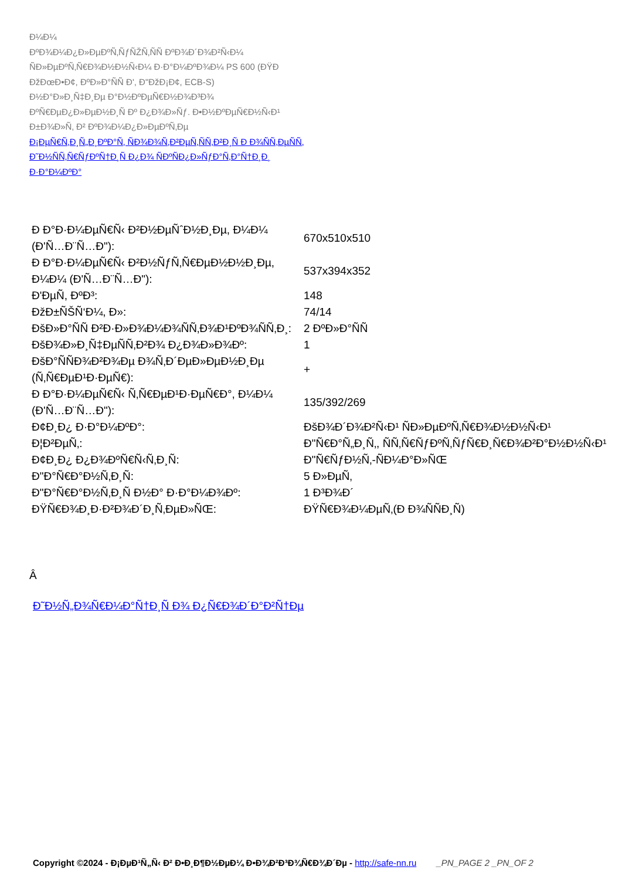Ð¼Ð¼
ÐºÐ¾Ð¼Ð¿Ð»ÐµÐºÑ‚ÑƒÑŽÑ‚ÑÑ ÐºÐ¾Ð´Ð¾Ð²Ñ‹Ð¼
ÑÐ»ÐµÐºÑ‚Ñ€Ð¾Ð½Ð½Ñ‹Ð¼ Ð·Ð°Ð¼ÐºÐ¾Ð¼ PS 600 (ÐŸÐ
ÐžÐœÐ•Ð¢, ÐºÐ»Ð°ÑÑ Ð', Ð"ÐžÐ¡Ð¢, ECB-S)
Ð½Ð°Ð»Ð¸Ñ‡Ð¸Ðµ Ð°Ð½ÐºÐµÑ€Ð½Ð¾Ð³Ð¾
ÐºÑ€ÐµÐ¿Ð»ÐµÐ½Ð¸Ñ Ðº Ð¿Ð¾Ð»Ñƒ. Ð•Ð½ÐºÐµÑ€Ð½Ñ‹Ð¹
Ð±Ð¾Ð»Ñ‚ Ð² ÐºÐ¾Ð¼Ð¿Ð»ÐµÐºÑ‚Ðµ
Ð¡ÐµÑ€Ñ‚Ð¸Ñ„Ð¸ÐºÐ°Ñ‚ ÑÐ¾Ð¾Ñ‚Ð²ÐµÑ‚ÑÑ‚Ð²Ð¸Ñ Ð Ð¾ÑÑ‚ÐµÑÑ‚
Ð˜Ð½ÑÑ‚Ñ€ÑƒÐºÑ†Ð¸Ñ Ð¿Ð¾ ÑÐºÑÐ¿Ð»ÑƒÐ°Ñ‚Ð°Ñ†Ð¸Ð¸ Ð·Ð°Ð¼ÐºÐ°
| Ð Ð°Ð·Ð¼ÐµÑ€Ñ‹ Ð²Ð½ÐµÑˆÐ½Ð¸Ðµ, Ð¼Ð¼ (Ð'Ñ…Ð¨Ñ…Ð"): | 670x510x510 |
| Ð Ð°Ð·Ð¼ÐµÑ€Ñ‹ Ð²Ð½ÑƒÑ‚Ñ€ÐµÐ½Ð½Ð¸Ðµ, Ð¼Ð¼ (Ð'Ñ…Ð¨Ñ…Ð"): | 537x394x352 |
| Ð'ÐµÑ, ÐºÐ³: | 148 |
| ÐžÐ±ÑŠÑ‘Ð¼, Ð»: | 74/14 |
| ÐšÐ»Ð°ÑÑ Ð²Ð·Ð»Ð¾Ð¼Ð¾ÑÑ‚Ð¾Ð¹ÐºÐ¾ÑÑ‚Ð¸: | 2 ÐºÐ»Ð°ÑÑ |
| ÐšÐ¾Ð»Ð¸Ñ‡ÐµÑÑ‚Ð²Ð¾ Ð¿Ð¾Ð»Ð¾Ðº: | 1 |
| ÐšÐ°ÑÑÐ¾Ð²Ð¾Ðµ Ð¾Ñ‚Ð´ÐµÐ»ÐµÐ½Ð¸Ðµ (Ñ‚Ñ€ÐµÐ¹Ð·ÐµÑ€): | + |
| Ð Ð°Ð·Ð¼ÐµÑ€Ñ‹ Ñ‚Ñ€ÐµÐ¹Ð·ÐµÑ€Ð°, Ð¼Ð¼ (Ð'Ñ…Ð¨Ñ…Ð"): | 135/392/269 |
| Ð¢Ð¸Ð¿ Ð·Ð°Ð¼ÐºÐ°: | ÐšÐ¾Ð´Ð¾Ð²Ñ‹Ð¹ ÑÐ»ÐµÐºÑ‚Ñ€Ð¾Ð½Ð½Ñ‹Ð¹ |
| Ð¦Ð²ÐµÑ‚: | Ð"Ñ€Ð°Ñ„Ð¸Ñ‚, ÑÑ‚Ñ€ÑƒÐºÑ‚ÑƒÑ€Ð¸Ñ€Ð¾Ð²Ð°Ð½Ð½Ñ‹Ð¹ |
| Ð¢Ð¸Ð¿ Ð¿Ð¾ÐºÑ€Ñ‹Ñ‚Ð¸Ñ: | Ð"Ñ€ÑƒÐ½Ñ‚-ÑÐ¼Ð°Ð»ÑŒ |
| Ð"Ð°Ñ€Ð°Ð½Ñ‚Ð¸Ñ: | 5 Ð»ÐµÑ‚ |
| Ð"Ð°Ñ€Ð°Ð½Ñ‚Ð¸Ñ Ð½Ð° Ð·Ð°Ð¼Ð¾Ðº: | 1 Ð³Ð¾Ð´ |
| ÐŸÑ€Ð¾Ð¸Ð·Ð²Ð¾Ð´Ð¸Ñ‚ÐµÐ»ÑŒ: | ÐŸÑ€Ð¾Ð¼ÐµÑ‚(Ð Ð¾ÑÑÐ¸Ñ) |
Â
Ð˜Ð½Ñ„Ð¾Ñ€Ð¼Ð°Ñ†Ð¸Ñ Ð¾ Ð¿Ñ€Ð¾Ð´Ð°Ð²Ñ†Ðµ
Copyright ©2024 - Ð¡ÐµÐ¹Ñ„Ñ‹ Ð² Ð•Ð¸Ð¶Ð½ÐµÐ¼ Ð•Ð¾Ð²Ð³Ð¾Ñ€Ð¾Ð´Ðµ - http://safe-nn.ru _PN_PAGE 2 _PN_OF 2